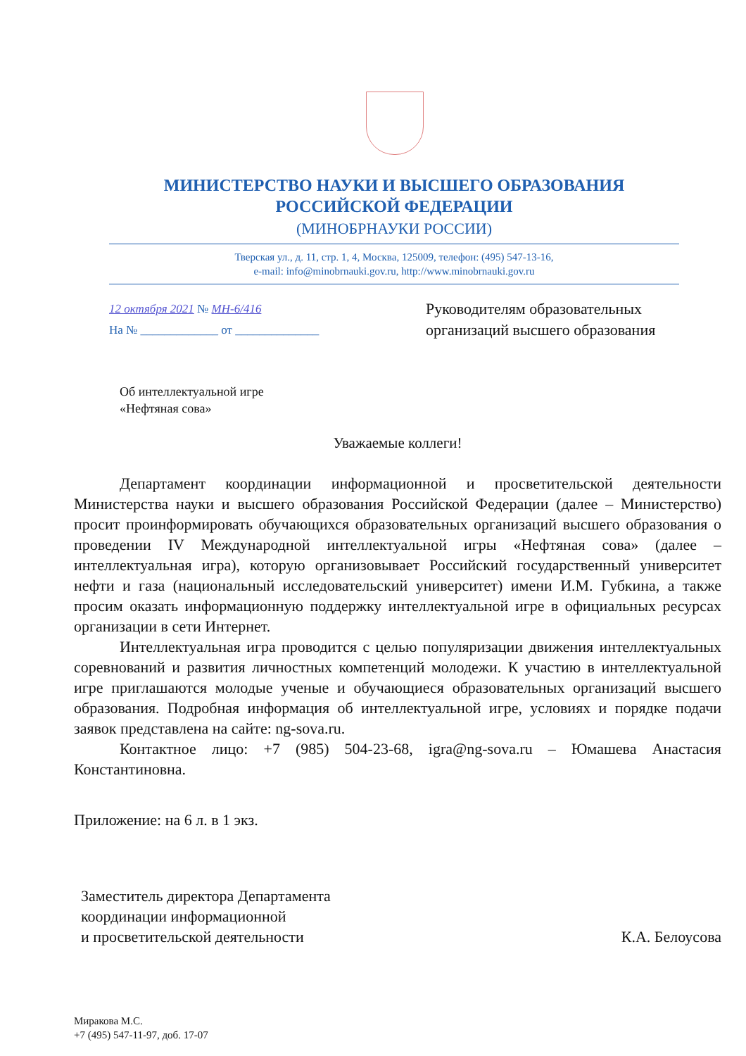МИНИСТЕРСТВО НАУКИ И ВЫСШЕГО ОБРАЗОВАНИЯ
РОССИЙСКОЙ ФЕДЕРАЦИИ
(МИНОБРНАУКИ РОССИИ)
Тверская ул., д. 11, стр. 1, 4, Москва, 125009, телефон: (495) 547-13-16,
e-mail: info@minobrnauki.gov.ru, http://www.minobrnauki.gov.ru
12 октября 2021 № МН-6/416
На № _____________ от ______________
Руководителям образовательных
организаций высшего образования
Об интеллектуальной игре
«Нефтяная сова»
Уважаемые коллеги!
Департамент координации информационной и просветительской деятельности Министерства науки и высшего образования Российской Федерации (далее – Министерство) просит проинформировать обучающихся образовательных организаций высшего образования о проведении IV Международной интеллектуальной игры «Нефтяная сова» (далее – интеллектуальная игра), которую организовывает Российский государственный университет нефти и газа (национальный исследовательский университет) имени И.М. Губкина, а также просим оказать информационную поддержку интеллектуальной игре в официальных ресурсах организации в сети Интернет.
Интеллектуальная игра проводится с целью популяризации движения интеллектуальных соревнований и развития личностных компетенций молодежи. К участию в интеллектуальной игре приглашаются молодые ученые и обучающиеся образовательных организаций высшего образования. Подробная информация об интеллектуальной игре, условиях и порядке подачи заявок представлена на сайте: ng-sova.ru.
Контактное лицо: +7 (985) 504-23-68, igra@ng-sova.ru – Юмашева Анастасия Константиновна.
Приложение: на 6 л. в 1 экз.
Заместитель директора Департамента
координации информационной
и просветительской деятельности
К.А. Белоусова
Миракова М.С.
+7 (495) 547-11-97, доб. 17-07